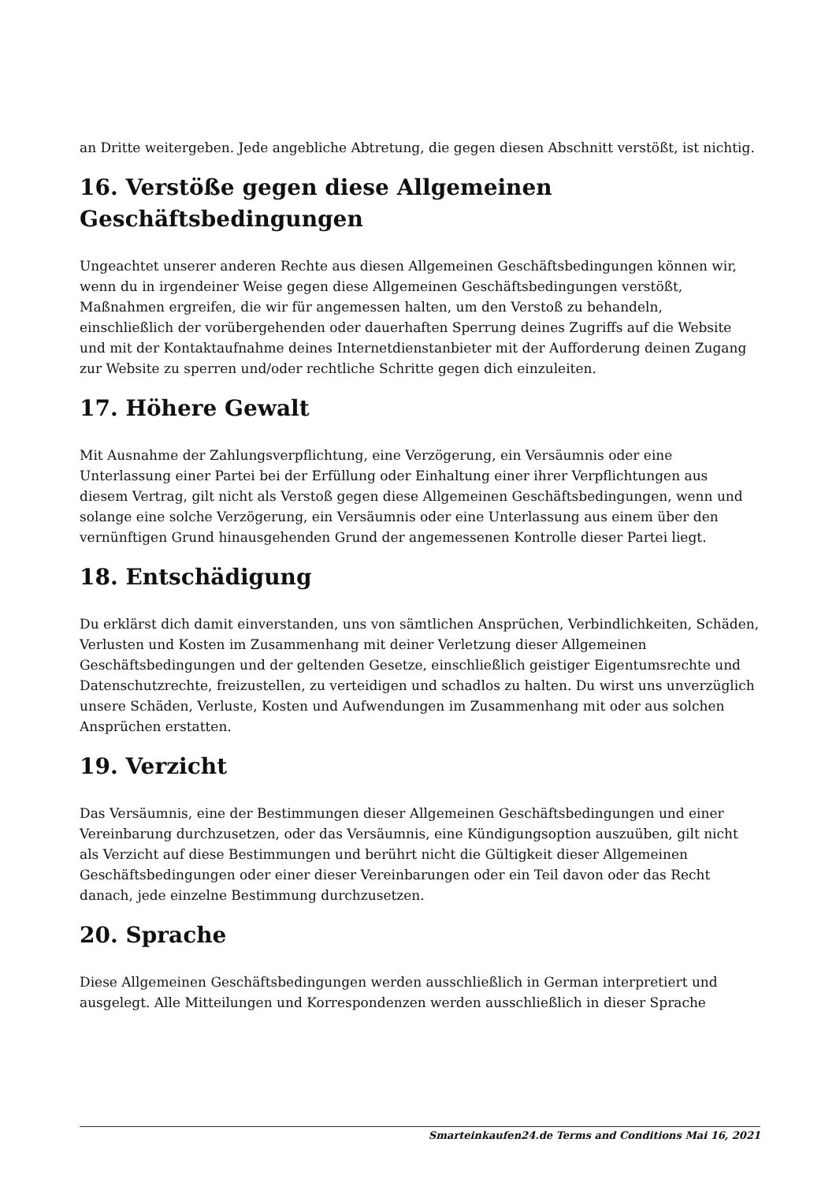an Dritte weitergeben. Jede angebliche Abtretung, die gegen diesen Abschnitt verstößt, ist nichtig.
16. Verstöße gegen diese Allgemeinen Geschäftsbedingungen
Ungeachtet unserer anderen Rechte aus diesen Allgemeinen Geschäftsbedingungen können wir, wenn du in irgendeiner Weise gegen diese Allgemeinen Geschäftsbedingungen verstößt, Maßnahmen ergreifen, die wir für angemessen halten, um den Verstoß zu behandeln, einschließlich der vorübergehenden oder dauerhaften Sperrung deines Zugriffs auf die Website und mit der Kontaktaufnahme deines Internetdienstanbieter mit der Aufforderung deinen Zugang zur Website zu sperren und/oder rechtliche Schritte gegen dich einzuleiten.
17. Höhere Gewalt
Mit Ausnahme der Zahlungsverpflichtung, eine Verzögerung, ein Versäumnis oder eine Unterlassung einer Partei bei der Erfüllung oder Einhaltung einer ihrer Verpflichtungen aus diesem Vertrag, gilt nicht als Verstoß gegen diese Allgemeinen Geschäftsbedingungen, wenn und solange eine solche Verzögerung, ein Versäumnis oder eine Unterlassung aus einem über den vernünftigen Grund hinausgehenden Grund der angemessenen Kontrolle dieser Partei liegt.
18. Entschädigung
Du erklärst dich damit einverstanden, uns von sämtlichen Ansprüchen, Verbindlichkeiten, Schäden, Verlusten und Kosten im Zusammenhang mit deiner Verletzung dieser Allgemeinen Geschäftsbedingungen und der geltenden Gesetze, einschließlich geistiger Eigentumsrechte und Datenschutzrechte, freizustellen, zu verteidigen und schadlos zu halten. Du wirst uns unverzüglich unsere Schäden, Verluste, Kosten und Aufwendungen im Zusammenhang mit oder aus solchen Ansprüchen erstatten.
19. Verzicht
Das Versäumnis, eine der Bestimmungen dieser Allgemeinen Geschäftsbedingungen und einer Vereinbarung durchzusetzen, oder das Versäumnis, eine Kündigungsoption auszuüben, gilt nicht als Verzicht auf diese Bestimmungen und berührt nicht die Gültigkeit dieser Allgemeinen Geschäftsbedingungen oder einer dieser Vereinbarungen oder ein Teil davon oder das Recht danach, jede einzelne Bestimmung durchzusetzen.
20. Sprache
Diese Allgemeinen Geschäftsbedingungen werden ausschließlich in German interpretiert und ausgelegt. Alle Mitteilungen und Korrespondenzen werden ausschließlich in dieser Sprache
Smarteinkaufen24.de Terms and Conditions Mai 16, 2021